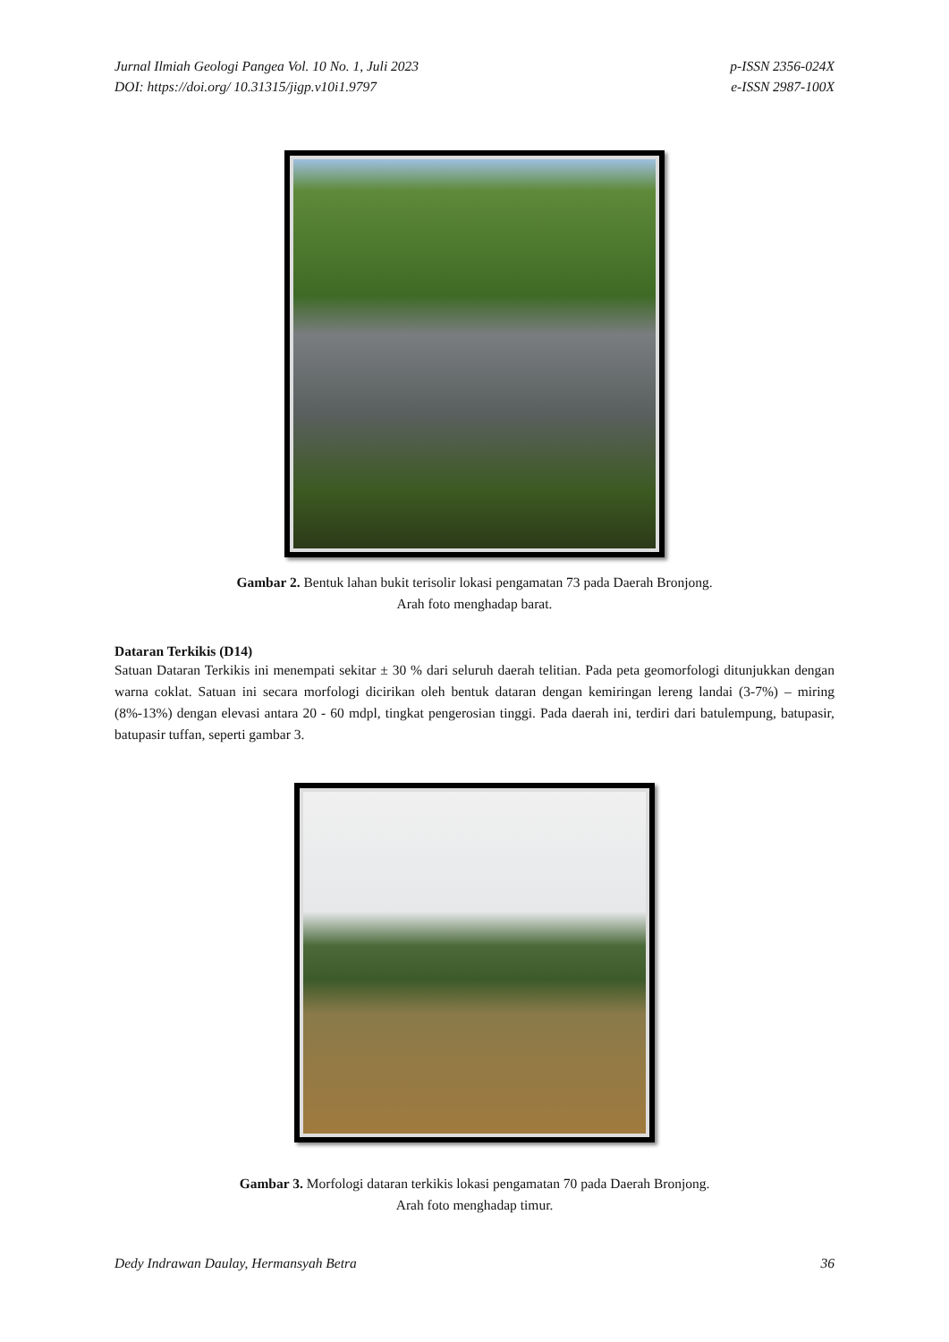Jurnal Ilmiah Geologi Pangea Vol. 10 No. 1, Juli 2023
DOI: https://doi.org/ 10.31315/jigp.v10i1.9797
p-ISSN 2356-024X
e-ISSN 2987-100X
Gambar 2. Bentuk lahan bukit terisolir lokasi pengamatan 73 pada Daerah Bronjong.
Arah foto menghadap barat.
Dataran Terkikis (D14)
Satuan Dataran Terkikis ini menempati sekitar ± 30 % dari seluruh daerah telitian. Pada peta geomorfologi ditunjukkan dengan warna coklat. Satuan ini secara morfologi dicirikan oleh bentuk dataran dengan kemiringan lereng landai (3-7%) – miring (8%-13%) dengan elevasi antara 20 - 60 mdpl, tingkat pengerosian tinggi. Pada daerah ini, terdiri dari batulempung, batupasir, batupasir tuffan, seperti gambar 3.
Gambar 3. Morfologi dataran terkikis lokasi pengamatan 70 pada Daerah Bronjong.
Arah foto menghadap timur.
Dedy Indrawan Daulay, Hermansyah Betra 36